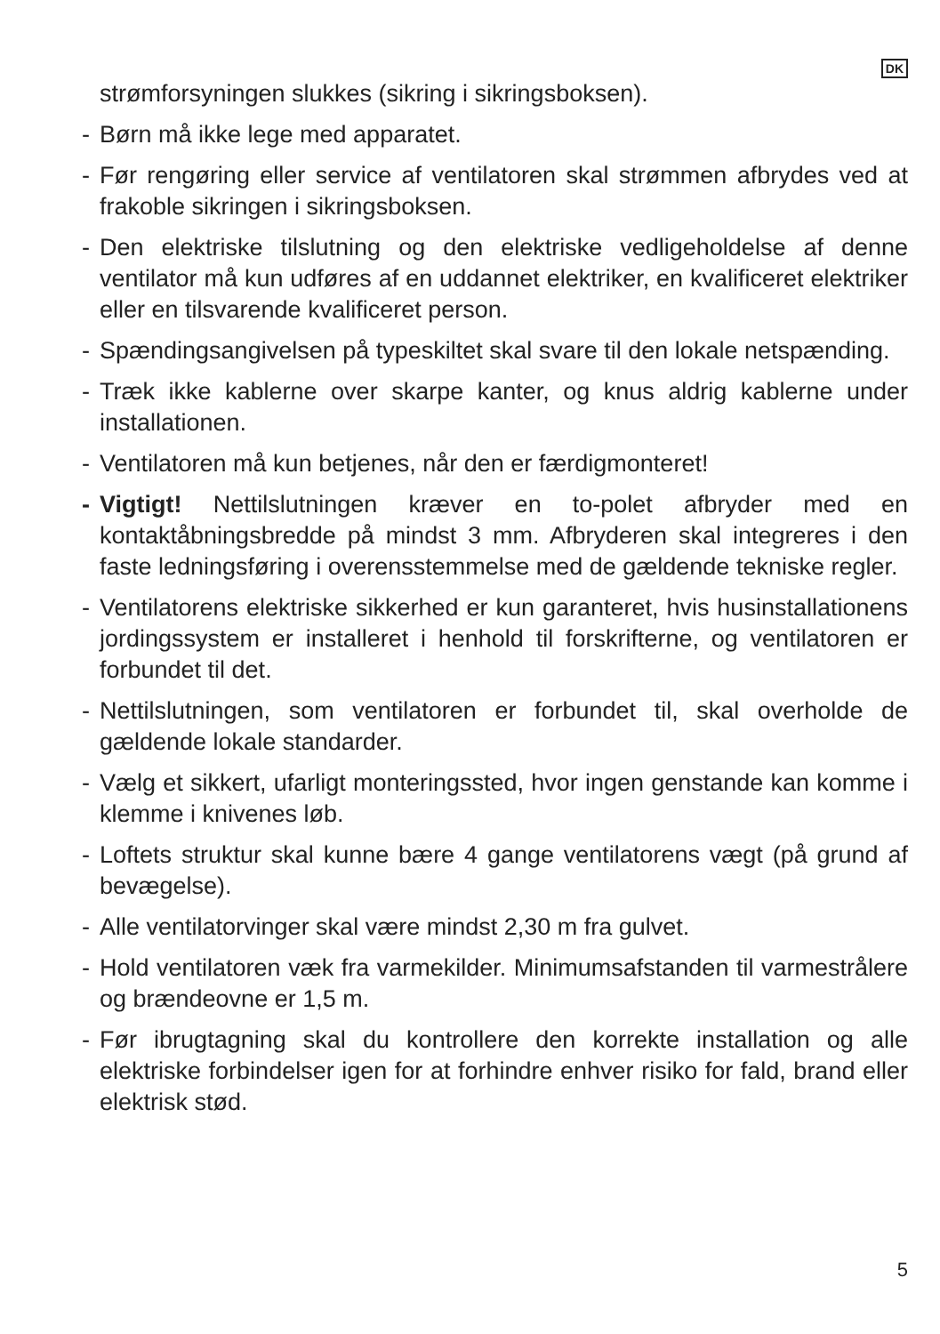DK
strømforsyningen slukkes (sikring i sikringsboksen).
- Børn må ikke lege med apparatet.
- Før rengøring eller service af ventilatoren skal strømmen afbrydes ved at frakoble sikringen i sikringsboksen.
- Den elektriske tilslutning og den elektriske vedligeholdelse af denne ventilator må kun udføres af en uddannet elektriker, en kvalificeret elektriker eller en tilsvarende kvalificeret person.
- Spændingsangivelsen på typeskiltet skal svare til den lokale netspænding.
- Træk ikke kablerne over skarpe kanter, og knus aldrig kablerne under installationen.
- Ventilatoren må kun betjenes, når den er færdigmonteret!
- Vigtigt! Nettilslutningen kræver en to-polet afbryder med en kontaktåbningsbredde på mindst 3 mm. Afbryderen skal integreres i den faste ledningsføring i overensstemmelse med de gældende tekniske regler.
- Ventilatorens elektriske sikkerhed er kun garanteret, hvis husinstallationens jordingssystem er installeret i henhold til forskrifterne, og ventilatoren er forbundet til det.
- Nettilslutningen, som ventilatoren er forbundet til, skal overholde de gældende lokale standarder.
- Vælg et sikkert, ufarligt monteringssted, hvor ingen genstande kan komme i klemme i knivenes løb.
- Loftets struktur skal kunne bære 4 gange ventilatorens vægt (på grund af bevægelse).
- Alle ventilatorvinger skal være mindst 2,30 m fra gulvet.
- Hold ventilatoren væk fra varmekilder. Minimumsafstanden til varmestrålere og brændeovne er 1,5 m.
- Før ibrugtagning skal du kontrollere den korrekte installation og alle elektriske forbindelser igen for at forhindre enhver risiko for fald, brand eller elektrisk stød.
5